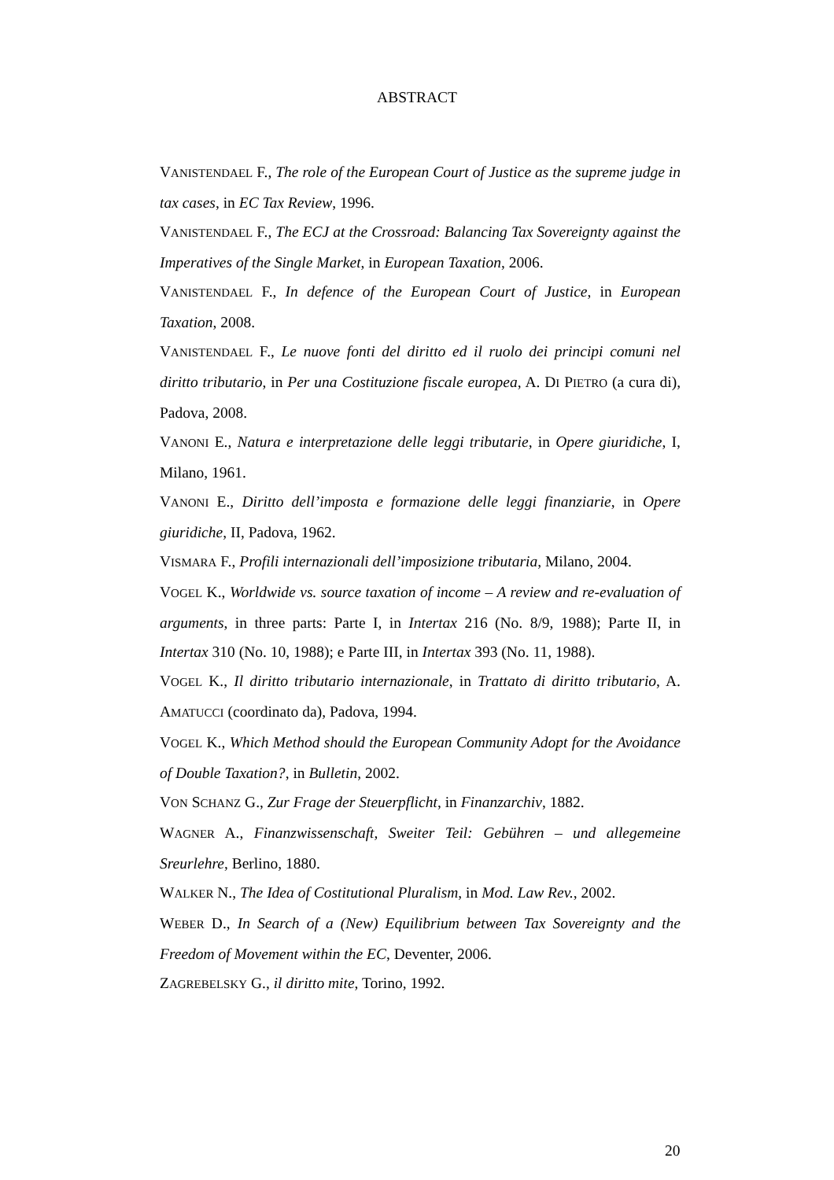ABSTRACT
VANISTENDAEL F., The role of the European Court of Justice as the supreme judge in tax cases, in EC Tax Review, 1996.
VANISTENDAEL F., The ECJ at the Crossroad: Balancing Tax Sovereignty against the Imperatives of the Single Market, in European Taxation, 2006.
VANISTENDAEL F., In defence of the European Court of Justice, in European Taxation, 2008.
VANISTENDAEL F., Le nuove fonti del diritto ed il ruolo dei principi comuni nel diritto tributario, in Per una Costituzione fiscale europea, A. DI PIETRO (a cura di), Padova, 2008.
VANONI E., Natura e interpretazione delle leggi tributarie, in Opere giuridiche, I, Milano, 1961.
VANONI E., Diritto dell’imposta e formazione delle leggi finanziarie, in Opere giuridiche, II, Padova, 1962.
VISMARA F., Profili internazionali dell’imposizione tributaria, Milano, 2004.
VOGEL K., Worldwide vs. source taxation of income – A review and re-evaluation of arguments, in three parts: Parte I, in Intertax 216 (No. 8/9, 1988); Parte II, in Intertax 310 (No. 10, 1988); e Parte III, in Intertax 393 (No. 11, 1988).
VOGEL K., Il diritto tributario internazionale, in Trattato di diritto tributario, A. AMATUCCI (coordinato da), Padova, 1994.
VOGEL K., Which Method should the European Community Adopt for the Avoidance of Double Taxation?, in Bulletin, 2002.
VON SCHANZ G., Zur Frage der Steuerpflicht, in Finanzarchiv, 1882.
WAGNER A., Finanzwissenschaft, Sweiter Teil: Gebühren – und allegemeine Sreurlehre, Berlino, 1880.
WALKER N., The Idea of Costitutional Pluralism, in Mod. Law Rev., 2002.
WEBER D., In Search of a (New) Equilibrium between Tax Sovereignty and the Freedom of Movement within the EC, Deventer, 2006.
ZAGREBELSKY G., il diritto mite, Torino, 1992.
20